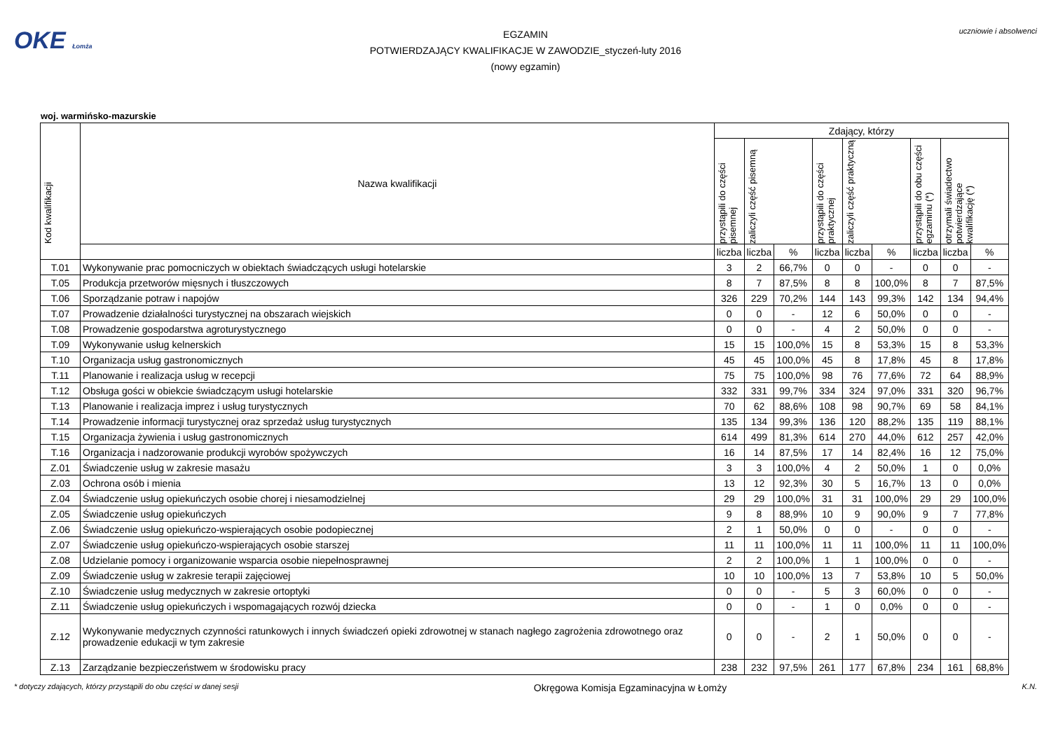OKE Łomża
EGZAMIN
POTWIERDZAJĄCY KWALIFIKACJE W ZAWODZIE_styczeń-luty 2016
(nowy egzamin)
uczniowie i absolwenci
woj. warmińsko-mazurskie
| Kod kwalifikacji | Nazwa kwalifikacji | Zdający, którzy | | | | | | | | |
| --- | --- | --- | --- | --- | --- | --- | --- | --- | --- | --- |
| | | przystąpili do części pisemnej | zaliczyli część pisemną | | przystąpili do części praktycznej | zaliczyli część praktyczną | | przystąpili do obu części egzaminu (*) | otrzymali świadectwo potwierdzające kwalifikację (*) | |
| | | liczba | liczba | % | liczba | liczba | % | liczba | liczba | % |
| T.01 | Wykonywanie prac pomocniczych w obiektach świadczących usługi hotelarskie | 3 | 2 | 66,7% | 0 | 0 | - | 0 | 0 | - |
| T.05 | Produkcja przetworów mięsnych i tłuszczowych | 8 | 7 | 87,5% | 8 | 8 | 100,0% | 8 | 7 | 87,5% |
| T.06 | Sporządzanie potraw i napojów | 326 | 229 | 70,2% | 144 | 143 | 99,3% | 142 | 134 | 94,4% |
| T.07 | Prowadzenie działalności turystycznej na obszarach wiejskich | 0 | 0 | - | 12 | 6 | 50,0% | 0 | 0 | - |
| T.08 | Prowadzenie gospodarstwa agroturystycznego | 0 | 0 | - | 4 | 2 | 50,0% | 0 | 0 | - |
| T.09 | Wykonywanie usług kelnerskich | 15 | 15 | 100,0% | 15 | 8 | 53,3% | 15 | 8 | 53,3% |
| T.10 | Organizacja usług gastronomicznych | 45 | 45 | 100,0% | 45 | 8 | 17,8% | 45 | 8 | 17,8% |
| T.11 | Planowanie i realizacja usług w recepcji | 75 | 75 | 100,0% | 98 | 76 | 77,6% | 72 | 64 | 88,9% |
| T.12 | Obsługa gości w obiekcie świadczącym usługi hotelarskie | 332 | 331 | 99,7% | 334 | 324 | 97,0% | 331 | 320 | 96,7% |
| T.13 | Planowanie i realizacja imprez i usług turystycznych | 70 | 62 | 88,6% | 108 | 98 | 90,7% | 69 | 58 | 84,1% |
| T.14 | Prowadzenie informacji turystycznej oraz sprzedaż usług turystycznych | 135 | 134 | 99,3% | 136 | 120 | 88,2% | 135 | 119 | 88,1% |
| T.15 | Organizacja żywienia i usług gastronomicznych | 614 | 499 | 81,3% | 614 | 270 | 44,0% | 612 | 257 | 42,0% |
| T.16 | Organizacja i nadzorowanie produkcji wyrobów spożywczych | 16 | 14 | 87,5% | 17 | 14 | 82,4% | 16 | 12 | 75,0% |
| Z.01 | Świadczenie usług w zakresie masażu | 3 | 3 | 100,0% | 4 | 2 | 50,0% | 1 | 0 | 0,0% |
| Z.03 | Ochrona osób i mienia | 13 | 12 | 92,3% | 30 | 5 | 16,7% | 13 | 0 | 0,0% |
| Z.04 | Świadczenie usług opiekuńczych osobie chorej i niesamodzielnej | 29 | 29 | 100,0% | 31 | 31 | 100,0% | 29 | 29 | 100,0% |
| Z.05 | Świadczenie usług opiekuńczych | 9 | 8 | 88,9% | 10 | 9 | 90,0% | 9 | 7 | 77,8% |
| Z.06 | Świadczenie usług opiekuńczo-wspierających osobie podopiecznej | 2 | 1 | 50,0% | 0 | 0 | - | 0 | 0 | - |
| Z.07 | Świadczenie usług opiekuńczo-wspierających osobie starszej | 11 | 11 | 100,0% | 11 | 11 | 100,0% | 11 | 11 | 100,0% |
| Z.08 | Udzielanie pomocy i organizowanie wsparcia osobie niepełnosprawnej | 2 | 2 | 100,0% | 1 | 1 | 100,0% | 0 | 0 | - |
| Z.09 | Świadczenie usług w zakresie terapii zajęciowej | 10 | 10 | 100,0% | 13 | 7 | 53,8% | 10 | 5 | 50,0% |
| Z.10 | Świadczenie usług medycznych w zakresie ortoptyki | 0 | 0 | - | 5 | 3 | 60,0% | 0 | 0 | - |
| Z.11 | Świadczenie usług opiekuńczych i wspomagających rozwój dziecka | 0 | 0 | - | 1 | 0 | 0,0% | 0 | 0 | - |
| Z.12 | Wykonywanie medycznych czynności ratunkowych i innych świadczeń opieki zdrowotnej w stanach nagłego zagrożenia zdrowotnego oraz prowadzenie edukacji w tym zakresie | 0 | 0 | - | 2 | 1 | 50,0% | 0 | 0 | - |
| Z.13 | Zarządzanie bezpieczeństwem w środowisku pracy | 238 | 232 | 97,5% | 261 | 177 | 67,8% | 234 | 161 | 68,8% |
* dotyczy zdających, którzy przystąpili do obu części w danej sesji Okręgowa Komisja Egzaminacyjna w Łomży K.N.